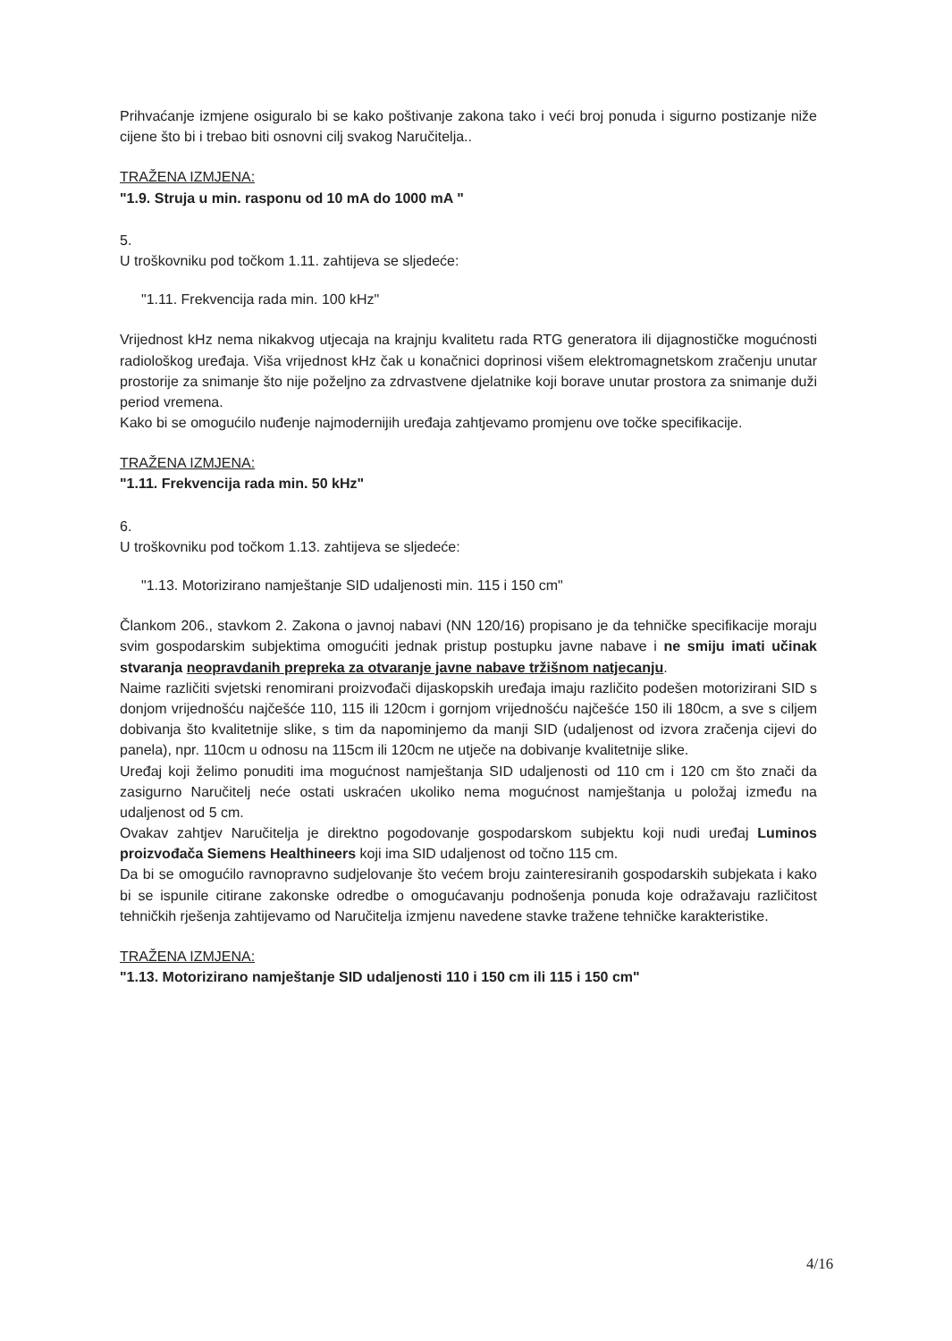Prihvaćanje izmjene osiguralo bi se kako poštivanje zakona tako i veći broj ponuda i sigurno postizanje niže cijene što bi i trebao biti osnovni cilj svakog Naručitelja..
TRAŽENA IZMJENA:
"1.9. Struja u min. rasponu od 10 mA do 1000 mA "
5.
U troškovniku pod točkom 1.11. zahtijeva se sljedeće:
"1.11. Frekvencija rada min. 100 kHz"
Vrijednost kHz nema nikakvog utjecaja na krajnju kvalitetu rada RTG generatora ili dijagnostičke mogućnosti radiološkog uređaja. Viša vrijednost kHz čak u konačnici doprinosi višem elektromagnetskom zračenju unutar prostorije za snimanje što nije poželjno za zdrvastvene djelatnike koji borave unutar prostora za snimanje duži period vremena.
Kako bi se omogućilo nuđenje najmodernijih uređaja zahtjevamo promjenu ove točke specifikacije.
TRAŽENA IZMJENA:
"1.11. Frekvencija rada min. 50 kHz"
6.
U troškovniku pod točkom 1.13. zahtijeva se sljedeće:
"1.13. Motorizirano namještanje SID udaljenosti min. 115 i 150 cm"
Člankom 206., stavkom 2. Zakona o javnoj nabavi (NN 120/16) propisano je da tehničke specifikacije moraju svim gospodarskim subjektima omogućiti jednak pristup postupku javne nabave i ne smiju imati učinak stvaranja neopravdanih prepreka za otvaranje javne nabave tržišnom natjecanju.
Naime različiti svjetski renomirani proizvođači dijaskopskih uređaja imaju različito podešen motorizirani SID s donjom vrijednošću najčešće 110, 115 ili 120cm i gornjom vrijednošću najčešće 150 ili 180cm, a sve s ciljem dobivanja što kvalitetnije slike, s tim da napominjemo da manji SID (udaljenost od izvora zračenja cijevi do panela), npr. 110cm u odnosu na 115cm ili 120cm ne utječe na dobivanje kvalitetnije slike.
Uređaj koji želimo ponuditi ima mogućnost namještanja SID udaljenosti od 110 cm i 120 cm što znači da zasigurno Naručitelj neće ostati uskraćen ukoliko nema mogućnost namještanja u položaj između na udaljenost od 5 cm.
Ovakav zahtjev Naručitelja je direktno pogodovanje gospodarskom subjektu koji nudi uređaj Luminos proizvođača Siemens Healthineers koji ima SID udaljenost od točno 115 cm.
Da bi se omogućilo ravnopravno sudjelovanje što većem broju zainteresiranih gospodarskih subjekata i kako bi se ispunile citirane zakonske odredbe o omogućavanju podnošenja ponuda koje odražavaju različitost tehničkih rješenja zahtijevamo od Naručitelja izmjenu navedene stavke tražene tehničke karakteristike.
TRAŽENA IZMJENA:
"1.13. Motorizirano namještanje SID udaljenosti 110 i 150 cm ili 115 i 150 cm"
4/16